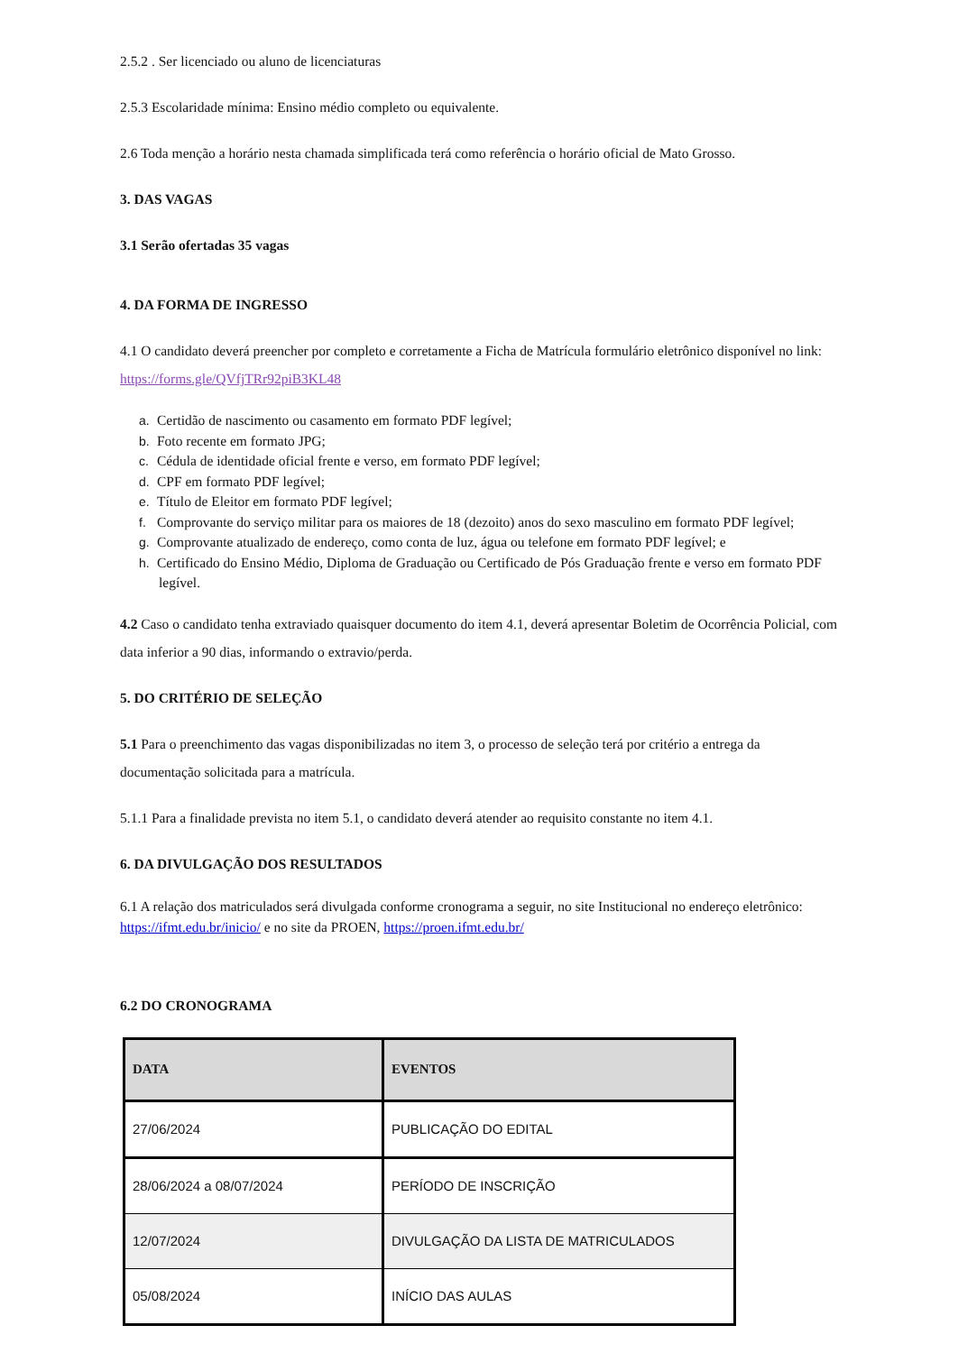2.5.2 . Ser licenciado ou aluno de licenciaturas
2.5.3 Escolaridade mínima: Ensino médio completo ou equivalente.
2.6 Toda menção a horário nesta chamada simplificada terá como referência o horário oficial de Mato Grosso.
3. DAS VAGAS
3.1 Serão ofertadas 35 vagas
4. DA FORMA DE INGRESSO
4.1 O candidato deverá preencher por completo e corretamente a Ficha de Matrícula formulário eletrônico disponível no link: https://forms.gle/QVfjTRr92piB3KL48
a. Certidão de nascimento ou casamento em formato PDF legível;
b. Foto recente em formato JPG;
c. Cédula de identidade oficial frente e verso, em formato PDF legível;
d. CPF em formato PDF legível;
e. Título de Eleitor em formato PDF legível;
f. Comprovante do serviço militar para os maiores de 18 (dezoito) anos do sexo masculino em formato PDF legível;
g. Comprovante atualizado de endereço, como conta de luz, água ou telefone em formato PDF legível; e
h. Certificado do Ensino Médio, Diploma de Graduação ou Certificado de Pós Graduação frente e verso em formato PDF legível.
4.2 Caso o candidato tenha extraviado quaisquer documento do item 4.1, deverá apresentar Boletim de Ocorrência Policial, com data inferior a 90 dias, informando o extravio/perda.
5. DO CRITÉRIO DE SELEÇÃO
5.1 Para o preenchimento das vagas disponibilizadas no item 3, o processo de seleção terá por critério a entrega da documentação solicitada para a matrícula.
5.1.1 Para a finalidade prevista no item 5.1, o candidato deverá atender ao requisito constante no item 4.1.
6. DA DIVULGAÇÃO DOS RESULTADOS
6.1 A relação dos matriculados será divulgada conforme cronograma a seguir, no site Institucional no endereço eletrônico: https://ifmt.edu.br/inicio/ e no site da PROEN, https://proen.ifmt.edu.br/
6.2 DO CRONOGRAMA
| DATA | EVENTOS |
| --- | --- |
| 27/06/2024 | PUBLICAÇÃO DO EDITAL |
| 28/06/2024 a 08/07/2024 | PERÍODO DE INSCRIÇÃO |
| 12/07/2024 | DIVULGAÇÃO DA LISTA DE MATRICULADOS |
| 05/08/2024 | INÍCIO DAS AULAS |